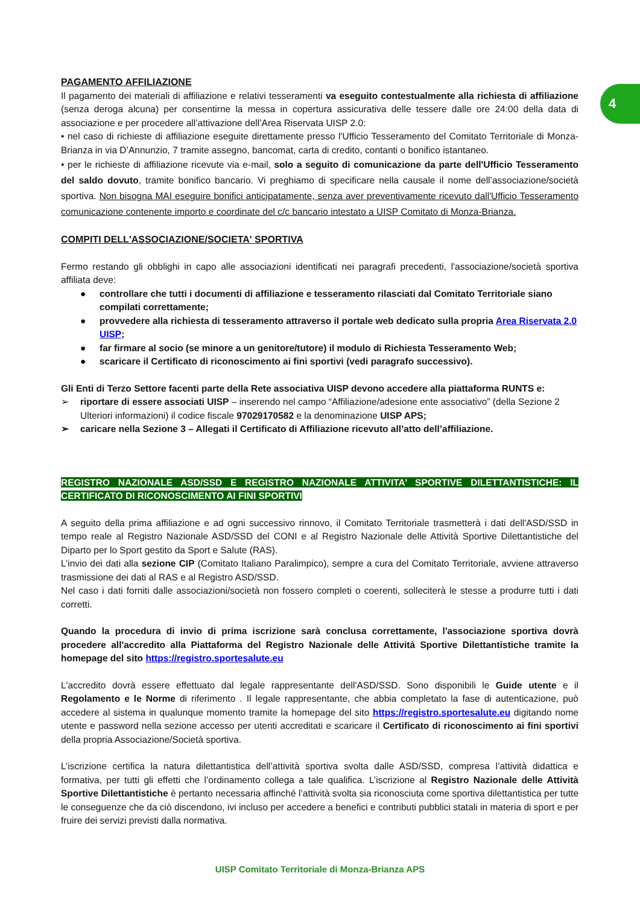4
PAGAMENTO AFFILIAZIONE
Il pagamento dei materiali di affiliazione e relativi tesseramenti va eseguito contestualmente alla richiesta di affiliazione (senza deroga alcuna) per consentirne la messa in copertura assicurativa delle tessere dalle ore 24:00 della data di associazione e per procedere all’attivazione dell’Area Riservata UISP 2.0:
• nel caso di richieste di affiliazione eseguite direttamente presso l'Ufficio Tesseramento del Comitato Territoriale di Monza-Brianza in via D’Annunzio, 7 tramite assegno, bancomat, carta di credito, contanti o bonifico istantaneo.
• per le richieste di affiliazione ricevute via e-mail, solo a seguito di comunicazione da parte dell'Ufficio Tesseramento del saldo dovuto, tramite bonifico bancario. Vi preghiamo di specificare nella causale il nome dell’associazione/società sportiva. Non bisogna MAI eseguire bonifici anticipatamente, senza aver preventivamente ricevuto dall'Ufficio Tesseramento comunicazione contenente importo e coordinate del c/c bancario intestato a UISP Comitato di Monza-Brianza.
COMPITI DELL'ASSOCIAZIONE/SOCIETA' SPORTIVA
Fermo restando gli obblighi in capo alle associazioni identificati nei paragrafi precedenti, l'associazione/società sportiva affiliata deve:
● controllare che tutti i documenti di affiliazione e tesseramento rilasciati dal Comitato Territoriale siano compilati correttamente;
● provvedere alla richiesta di tesseramento attraverso il portale web dedicato sulla propria Area Riservata 2.0 UISP;
● far firmare al socio (se minore a un genitore/tutore) il modulo di Richiesta Tesseramento Web;
● scaricare il Certificato di riconoscimento ai fini sportivi (vedi paragrafo successivo).
Gli Enti di Terzo Settore facenti parte della Rete associativa UISP devono accedere alla piattaforma RUNTS e:
➢ riportare di essere associati UISP – inserendo nel campo “Affiliazione/adesione ente associativo” (della Sezione 2 Ulteriori informazioni) il codice fiscale 97029170582 e la denominazione UISP APS;
➢ caricare nella Sezione 3 – Allegati il Certificato di Affiliazione ricevuto all’atto dell’affiliazione.
REGISTRO NAZIONALE ASD/SSD E REGISTRO NAZIONALE ATTIVITA’ SPORTIVE DILETTANTISTICHE: IL CERTIFICATO DI RICONOSCIMENTO AI FINI SPORTIVI
A seguito della prima affiliazione e ad ogni successivo rinnovo, il Comitato Territoriale trasmetterà i dati dell'ASD/SSD in tempo reale al Registro Nazionale ASD/SSD del CONI e al Registro Nazionale delle Attività Sportive Dilettantistiche del Diparto per lo Sport gestito da Sport e Salute (RAS).
L’invio dei dati alla sezione CIP (Comitato Italiano Paralimpico), sempre a cura del Comitato Territoriale, avviene attraverso trasmissione dei dati al RAS e al Registro ASD/SSD.
Nel caso i dati forniti dalle associazioni/società non fossero completi o coerenti, solleciterà le stesse a produrre tutti i dati corretti.
Quando la procedura di invio di prima iscrizione sarà conclusa correttamente, l'associazione sportiva dovrà procedere all'accredito alla Piattaforma del Registro Nazionale delle Attività Sportive Dilettantistiche tramite la homepage del sito https://registro.sportesalute.eu
L'accredito dovrà essere effettuato dal legale rappresentante dell'ASD/SSD. Sono disponibili le Guide utente e il Regolamento e le Norme di riferimento . Il legale rappresentante, che abbia completato la fase di autenticazione, può accedere al sistema in qualunque momento tramite la homepage del sito https://registro.sportesalute.eu digitando nome utente e password nella sezione accesso per utenti accreditati e scaricare il Certificato di riconoscimento ai fini sportivi della propria Associazione/Società sportiva.
L’iscrizione certifica la natura dilettantistica dell’attività sportiva svolta dalle ASD/SSD, compresa l’attività didattica e formativa, per tutti gli effetti che l’ordinamento collega a tale qualifica. L’iscrizione al Registro Nazionale delle Attività Sportive Dilettantistiche è pertanto necessaria affinché l’attività svolta sia riconosciuta come sportiva dilettantistica per tutte le conseguenze che da ciò discendono, ivi incluso per accedere a benefici e contributi pubblici statali in materia di sport e per fruire dei servizi previsti dalla normativa.
UISP Comitato Territoriale di Monza-Brianza APS